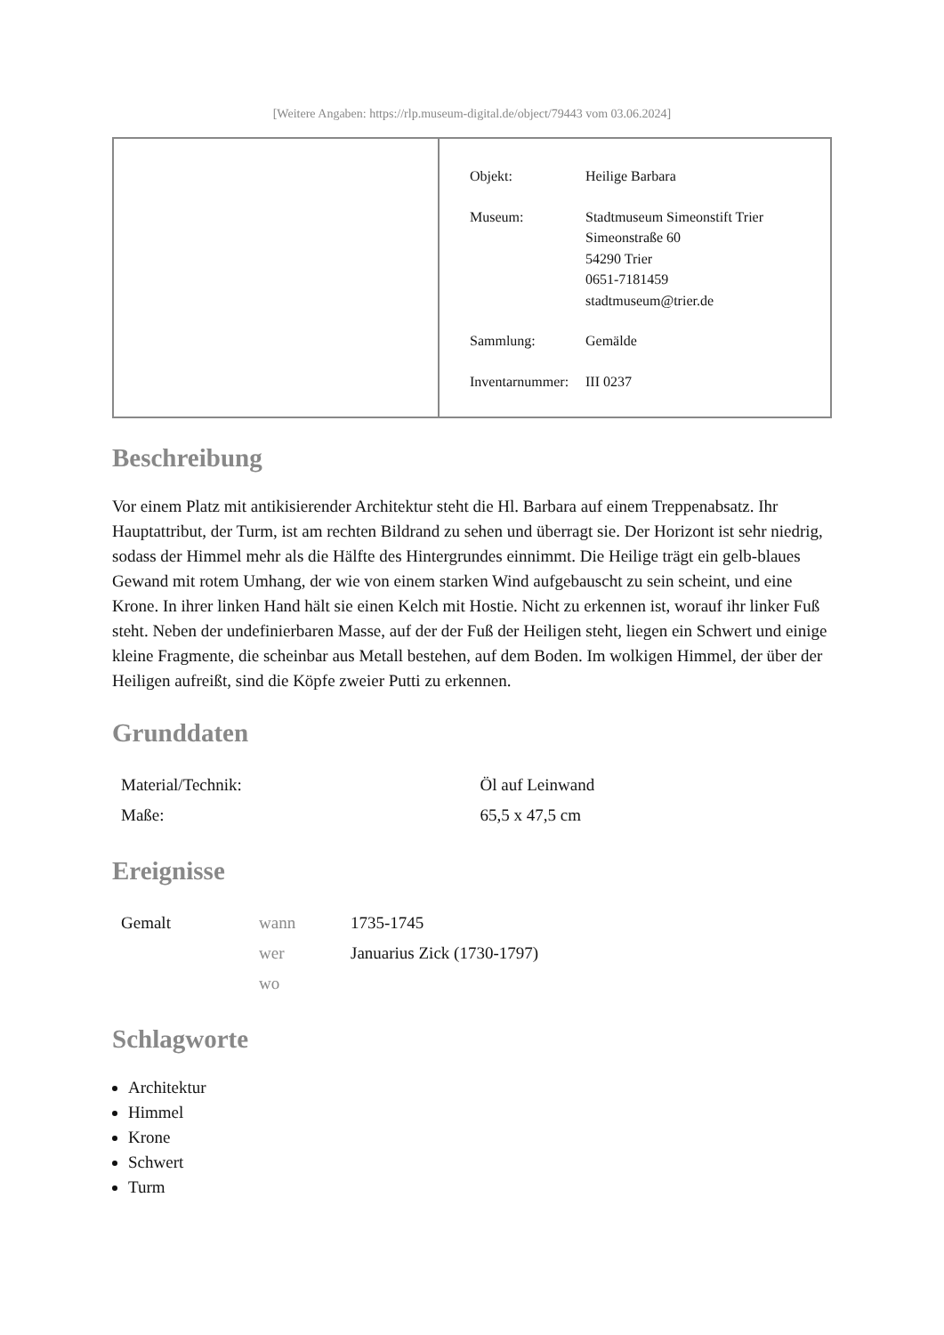[Weitere Angaben: https://rlp.museum-digital.de/object/79443 vom 03.06.2024]
| Objekt: | Heilige Barbara |
| Museum: | Stadtmuseum Simeonstift Trier Simeonstraße 60 54290 Trier 0651-7181459 stadtmuseum@trier.de |
| Sammlung: | Gemälde |
| Inventarnummer: | III 0237 |
Beschreibung
Vor einem Platz mit antikisierender Architektur steht die Hl. Barbara auf einem Treppenabsatz. Ihr Hauptattribut, der Turm, ist am rechten Bildrand zu sehen und überragt sie. Der Horizont ist sehr niedrig, sodass der Himmel mehr als die Hälfte des Hintergrundes einnimmt. Die Heilige trägt ein gelb-blaues Gewand mit rotem Umhang, der wie von einem starken Wind aufgebauscht zu sein scheint, und eine Krone. In ihrer linken Hand hält sie einen Kelch mit Hostie. Nicht zu erkennen ist, worauf ihr linker Fuß steht. Neben der undefinierbaren Masse, auf der der Fuß der Heiligen steht, liegen ein Schwert und einige kleine Fragmente, die scheinbar aus Metall bestehen, auf dem Boden. Im wolkigen Himmel, der über der Heiligen aufreißt, sind die Köpfe zweier Putti zu erkennen.
Grunddaten
| Material/Technik: | Öl auf Leinwand |
| Maße: | 65,5 x 47,5 cm |
Ereignisse
| Gemalt | wann | 1735-1745 |
| | wer | Januarius Zick (1730-1797) |
| | wo | |
Schlagworte
Architektur
Himmel
Krone
Schwert
Turm